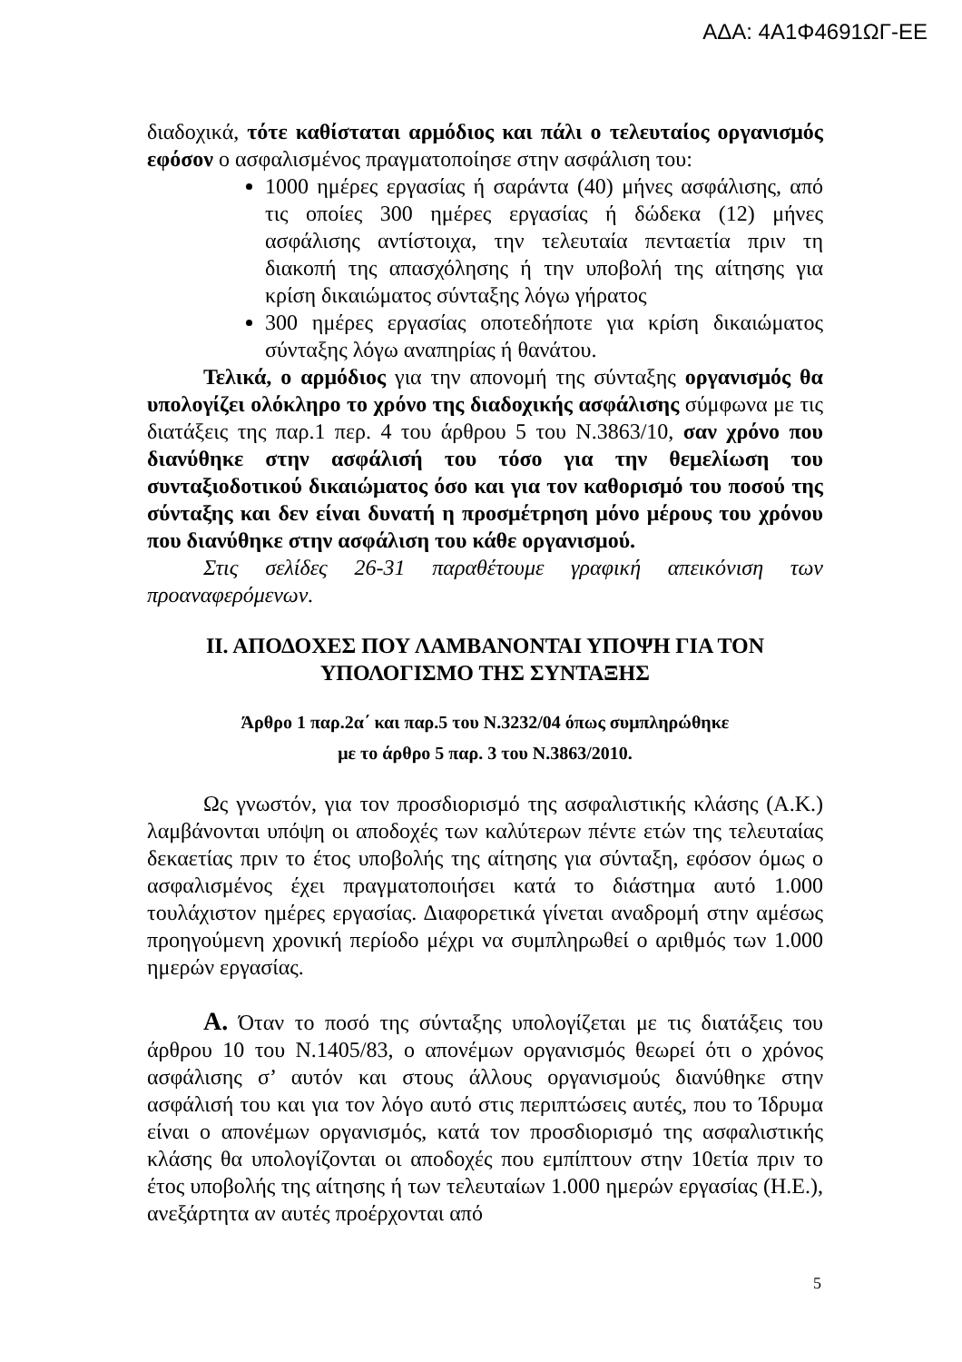ΑΔΑ: 4Α1Φ4691ΩΓ-ΕΕ
διαδοχικά, τότε καθίσταται αρμόδιος και πάλι ο τελευταίος οργανισμός εφόσον ο ασφαλισμένος πραγματοποίησε στην ασφάλιση του:
1000 ημέρες εργασίας ή σαράντα (40) μήνες ασφάλισης, από τις οποίες 300 ημέρες εργασίας ή δώδεκα (12) μήνες ασφάλισης αντίστοιχα, την τελευταία πενταετία πριν τη διακοπή της απασχόλησης ή την υποβολή της αίτησης για κρίση δικαιώματος σύνταξης λόγω γήρατος
300 ημέρες εργασίας οποτεδήποτε για κρίση δικαιώματος σύνταξης λόγω αναπηρίας ή θανάτου.
Τελικά, ο αρμόδιος για την απονομή της σύνταξης οργανισμός θα υπολογίζει ολόκληρο το χρόνο της διαδοχικής ασφάλισης σύμφωνα με τις διατάξεις της παρ.1 περ. 4 του άρθρου 5 του Ν.3863/10, σαν χρόνο που διανύθηκε στην ασφάλισή του τόσο για την θεμελίωση του συνταξιοδοτικού δικαιώματος όσο και για τον καθορισμό του ποσού της σύνταξης και δεν είναι δυνατή η προσμέτρηση μόνο μέρους του χρόνου που διανύθηκε στην ασφάλιση του κάθε οργανισμού.
Στις σελίδες 26-31 παραθέτουμε γραφική απεικόνιση των προαναφερόμενων.
ΙΙ. ΑΠΟΔΟΧΕΣ ΠΟΥ ΛΑΜΒΑΝΟΝΤΑΙ ΥΠΟΨΗ ΓΙΑ ΤΟΝ ΥΠΟΛΟΓΙΣΜΟ ΤΗΣ ΣΥΝΤΑΞΗΣ
Άρθρο 1 παρ.2α΄ και παρ.5 του Ν.3232/04 όπως συμπληρώθηκε
με το άρθρο 5 παρ. 3 του Ν.3863/2010.
Ως γνωστόν, για τον προσδιορισμό της ασφαλιστικής κλάσης (Α.Κ.) λαμβάνονται υπόψη οι αποδοχές των καλύτερων πέντε ετών της τελευταίας δεκαετίας πριν το έτος υποβολής της αίτησης για σύνταξη, εφόσον όμως ο ασφαλισμένος έχει πραγματοποιήσει κατά το διάστημα αυτό 1.000 τουλάχιστον ημέρες εργασίας. Διαφορετικά γίνεται αναδρομή στην αμέσως προηγούμενη χρονική περίοδο μέχρι να συμπληρωθεί ο αριθμός των 1.000 ημερών εργασίας.
Α. Όταν το ποσό της σύνταξης υπολογίζεται με τις διατάξεις του άρθρου 10 του Ν.1405/83, ο απονέμων οργανισμός θεωρεί ότι ο χρόνος ασφάλισης σ’ αυτόν και στους άλλους οργανισμούς διανύθηκε στην ασφάλισή του και για τον λόγο αυτό στις περιπτώσεις αυτές, που το Ίδρυμα είναι ο απονέμων οργανισμός, κατά τον προσδιορισμό της ασφαλιστικής κλάσης θα υπολογίζονται οι αποδοχές που εμπίπτουν στην 10ετία πριν το έτος υποβολής της αίτησης ή των τελευταίων 1.000 ημερών εργασίας (Η.Ε.), ανεξάρτητα αν αυτές προέρχονται από
5